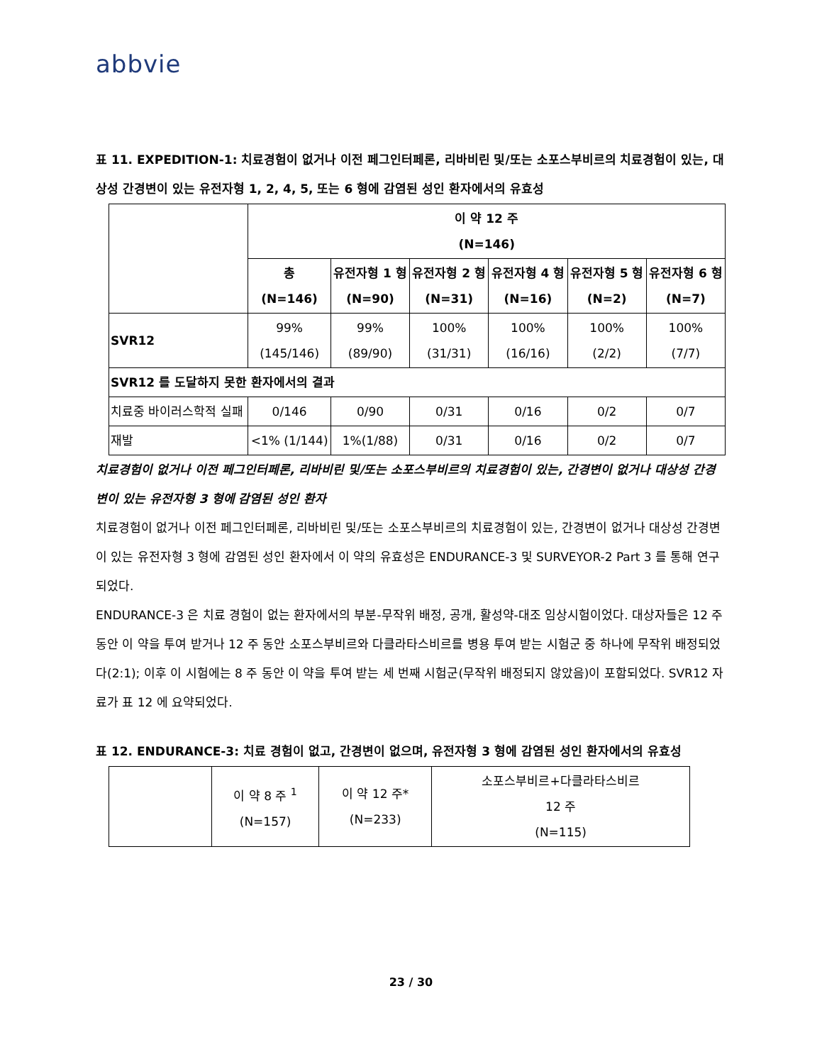abbvie
표 11. EXPEDITION-1: 치료경험이 없거나 이전 페그인터페론, 리바비린 및/또는 소포스부비르의 치료경험이 있는, 대상성 간경변이 있는 유전자형 1, 2, 4, 5, 또는 6 형에 감염된 성인 환자에서의 유효성
| | 이 약 12 주 (N=146) | | | | | |
| --- | --- | --- | --- | --- | --- | --- |
| | 총 (N=146) | 유전자형 1 형 (N=90) | 유전자형 2 형 (N=31) | 유전자형 4 형 (N=16) | 유전자형 5 형 (N=2) | 유전자형 6 형 (N=7) |
| SVR12 | 99% (145/146) | 99% (89/90) | 100% (31/31) | 100% (16/16) | 100% (2/2) | 100% (7/7) |
| SVR12 를 도달하지 못한 환자에서의 결과 | | | | | | |
| 치료중 바이러스학적 실패 | 0/146 | 0/90 | 0/31 | 0/16 | 0/2 | 0/7 |
| 재발 | <1% (1/144) | 1%(1/88) | 0/31 | 0/16 | 0/2 | 0/7 |
치료경험이 없거나 이전 페그인터페론, 리바비린 및/또는 소포스부비르의 치료경험이 있는, 간경변이 없거나 대상성 간경변이 있는 유전자형 3 형에 감염된 성인 환자
치료경험이 없거나 이전 페그인터페론, 리바비린 및/또는 소포스부비르의 치료경험이 있는, 간경변이 없거나 대상성 간경변이 있는 유전자형 3 형에 감염된 성인 환자에서 이 약의 유효성은 ENDURANCE-3 및 SURVEYOR-2 Part 3 를 통해 연구되었다.
ENDURANCE-3 은 치료 경험이 없는 환자에서의 부분-무작위 배정, 공개, 활성약-대조 임상시험이었다. 대상자들은 12 주 동안 이 약을 투여 받거나 12 주 동안 소포스부비르와 다클라타스비르를 병용 투여 받는 시험군 중 하나에 무작위 배정되었다(2:1); 이후 이 시험에는 8 주 동안 이 약을 투여 받는 세 번째 시험군(무작위 배정되지 않았음)이 포함되었다. SVR12 자료가 표 12 에 요약되었다.
표 12. ENDURANCE-3: 치료 경험이 없고, 간경변이 없으며, 유전자형 3 형에 감염된 성인 환자에서의 유효성
| | 이 약 8 주 <sup>1</sup> (N=157) | 이 약 12 주* (N=233) | 소포스부비르+다클라타스비르 12 주 (N=115) |
23 / 30